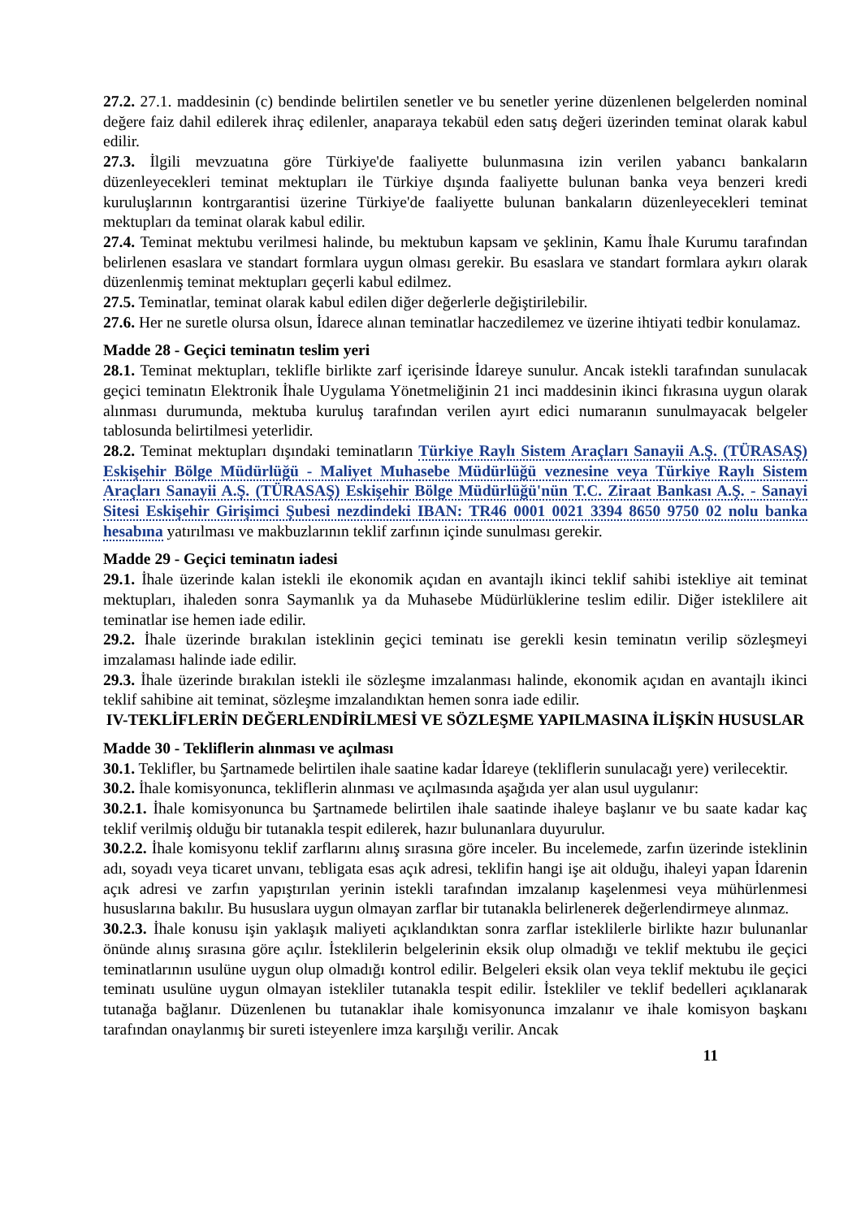27.2. 27.1. maddesinin (c) bendinde belirtilen senetler ve bu senetler yerine düzenlenen belgelerden nominal değere faiz dahil edilerek ihraç edilenler, anaparaya tekabül eden satış değeri üzerinden teminat olarak kabul edilir.
27.3. İlgili mevzuatına göre Türkiye'de faaliyette bulunmasına izin verilen yabancı bankaların düzenleyecekleri teminat mektupları ile Türkiye dışında faaliyette bulunan banka veya benzeri kredi kuruluşlarının kontrgarantisi üzerine Türkiye'de faaliyette bulunan bankaların düzenleyecekleri teminat mektupları da teminat olarak kabul edilir.
27.4. Teminat mektubu verilmesi halinde, bu mektubun kapsam ve şeklinin, Kamu İhale Kurumu tarafından belirlenen esaslara ve standart formlara uygun olması gerekir. Bu esaslara ve standart formlara aykırı olarak düzenlenmiş teminat mektupları geçerli kabul edilmez.
27.5. Teminatlar, teminat olarak kabul edilen diğer değerlerle değiştirilebilir.
27.6. Her ne suretle olursa olsun, İdarece alınan teminatlar haczedilemez ve üzerine ihtiyati tedbir konulamaz.
Madde 28 - Geçici teminatın teslim yeri
28.1. Teminat mektupları, teklifle birlikte zarf içerisinde İdareye sunulur. Ancak istekli tarafından sunulacak geçici teminatın Elektronik İhale Uygulama Yönetmeliğinin 21 inci maddesinin ikinci fıkrasına uygun olarak alınması durumunda, mektuba kuruluş tarafından verilen ayırt edici numaranın sunulmayacak belgeler tablosunda belirtilmesi yeterlidir.
28.2. Teminat mektupları dışındaki teminatların Türkiye Raylı Sistem Araçları Sanayii A.Ş. (TÜRASAŞ) Eskişehir Bölge Müdürlüğü - Maliyet Muhasebe Müdürlüğü veznesine veya Türkiye Raylı Sistem Araçları Sanayii A.Ş. (TÜRASAŞ) Eskişehir Bölge Müdürlüğü'nün T.C. Ziraat Bankası A.Ş. - Sanayi Sitesi Eskişehir Girişimci Şubesi nezdindeki IBAN: TR46 0001 0021 3394 8650 9750 02 nolu banka hesabına yatırılması ve makbuzlarının teklif zarfının içinde sunulması gerekir.
Madde 29 - Geçici teminatın iadesi
29.1. İhale üzerinde kalan istekli ile ekonomik açıdan en avantajlı ikinci teklif sahibi istekliye ait teminat mektupları, ihaleden sonra Saymanlık ya da Muhasebe Müdürlüklerine teslim edilir. Diğer isteklilere ait teminatlar ise hemen iade edilir.
29.2. İhale üzerinde bırakılan isteklinin geçici teminatı ise gerekli kesin teminatın verilip sözleşmeyi imzalaması halinde iade edilir.
29.3. İhale üzerinde bırakılan istekli ile sözleşme imzalanması halinde, ekonomik açıdan en avantajlı ikinci teklif sahibine ait teminat, sözleşme imzalandıktan hemen sonra iade edilir.
IV-TEKLİFLERİN DEĞERLENDİRİLMESİ VE SÖZLEŞME YAPILMASINA İLİŞKİN HUSUSLAR
Madde 30 - Tekliflerin alınması ve açılması
30.1. Teklifler, bu Şartnamede belirtilen ihale saatine kadar İdareye (tekliflerin sunulacağı yere) verilecektir.
30.2. İhale komisyonunca, tekliflerin alınması ve açılmasında aşağıda yer alan usul uygulanır:
30.2.1. İhale komisyonunca bu Şartnamede belirtilen ihale saatinde ihaleye başlanır ve bu saate kadar kaç teklif verilmiş olduğu bir tutanakla tespit edilerek, hazır bulunanlara duyurulur.
30.2.2. İhale komisyonu teklif zarflarını alınış sırasına göre inceler. Bu incelemede, zarfın üzerinde isteklinin adı, soyadı veya ticaret unvanı, tebligata esas açık adresi, teklifin hangi işe ait olduğu, ihaleyi yapan İdarenin açık adresi ve zarfın yapıştırılan yerinin istekli tarafından imzalanıp kaşelenmesi veya mühürlenmesi hususlarına bakılır. Bu hususlara uygun olmayan zarflar bir tutanakla belirlenerek değerlendirmeye alınmaz.
30.2.3. İhale konusu işin yaklaşık maliyeti açıklandıktan sonra zarflar isteklilerle birlikte hazır bulunanlar önünde alınış sırasına göre açılır. İsteklilerin belgelerinin eksik olup olmadığı ve teklif mektubu ile geçici teminatlarının usulüne uygun olup olmadığı kontrol edilir. Belgeleri eksik olan veya teklif mektubu ile geçici teminatı usulüne uygun olmayan istekliler tutanakla tespit edilir. İstekliler ve teklif bedelleri açıklanarak tutanağa bağlanır. Düzenlenen bu tutanaklar ihale komisyonunca imzalanır ve ihale komisyon başkanı tarafından onaylanmış bir sureti isteyenlere imza karşılığı verilir. Ancak
11